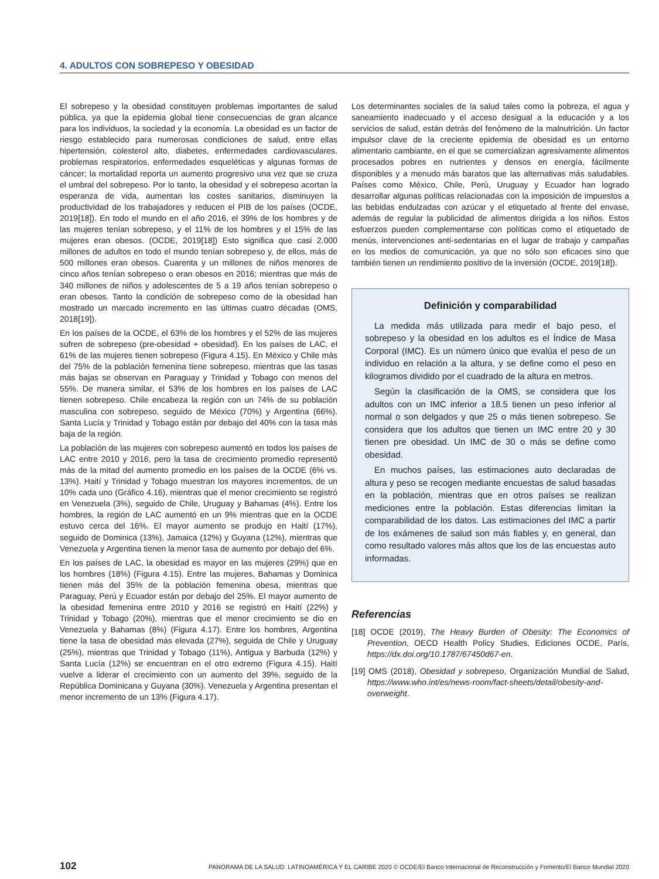4. ADULTOS CON SOBREPESO Y OBESIDAD
El sobrepeso y la obesidad constituyen problemas importantes de salud pública, ya que la epidemia global tiene consecuencias de gran alcance para los individuos, la sociedad y la economía. La obesidad es un factor de riesgo establecido para numerosas condiciones de salud, entre ellas hipertensión, colesterol alto, diabetes, enfermedades cardiovasculares, problemas respiratorios, enfermedades esqueléticas y algunas formas de cáncer; la mortalidad reporta un aumento progresivo una vez que se cruza el umbral del sobrepeso. Por lo tanto, la obesidad y el sobrepeso acortan la esperanza de vida, aumentan los costes sanitarios, disminuyen la productividad de los trabajadores y reducen el PIB de los países (OCDE, 2019[18]). En todo el mundo en el año 2016, el 39% de los hombres y de las mujeres tenían sobrepeso, y el 11% de los hombres y el 15% de las mujeres eran obesos. (OCDE, 2019[18]) Esto significa que casi 2.000 millones de adultos en todo el mundo tenían sobrepeso y, de ellos, más de 500 millones eran obesos. Cuarenta y un millones de niños menores de cinco años tenían sobrepeso o eran obesos en 2016; mientras que más de 340 millones de niños y adolescentes de 5 a 19 años tenían sobrepeso o eran obesos. Tanto la condición de sobrepeso como de la obesidad han mostrado un marcado incremento en las últimas cuatro décadas (OMS, 2018[19]).
En los países de la OCDE, el 63% de los hombres y el 52% de las mujeres sufren de sobrepeso (pre-obesidad + obesidad). En los países de LAC, el 61% de las mujeres tienen sobrepeso (Figura 4.15). En México y Chile más del 75% de la población femenina tiene sobrepeso, mientras que las tasas más bajas se observan en Paraguay y Trinidad y Tobago con menos del 55%. De manera similar, el 53% de los hombres en los países de LAC tienen sobrepeso. Chile encabeza la región con un 74% de su población masculina con sobrepeso, seguido de México (70%) y Argentina (66%). Santa Lucía y Trinidad y Tobago están por debajo del 40% con la tasa más baja de la región.
La población de las mujeres con sobrepeso aumentó en todos los países de LAC entre 2010 y 2016, pero la tasa de crecimiento promedio representó más de la mitad del aumento promedio en los países de la OCDE (6% vs. 13%). Haití y Trinidad y Tobago muestran los mayores incrementos, de un 10% cada uno (Gráfico 4.16), mientras que el menor crecimiento se registró en Venezuela (3%), seguido de Chile, Uruguay y Bahamas (4%). Entre los hombres, la región de LAC aumentó en un 9% mientras que en la OCDE estuvo cerca del 16%. El mayor aumento se produjo en Haití (17%), seguido de Dominica (13%), Jamaica (12%) y Guyana (12%), mientras que Venezuela y Argentina tienen la menor tasa de aumento por debajo del 6%.
En los países de LAC, la obesidad es mayor en las mujeres (29%) que en los hombres (18%) (Figura 4.15). Entre las mujeres, Bahamas y Dominica tienen más del 35% de la población femenina obesa, mientras que Paraguay, Perú y Ecuador están por debajo del 25%. El mayor aumento de la obesidad femenina entre 2010 y 2016 se registró en Haití (22%) y Trinidad y Tobago (20%), mientras que el menor crecimiento se dio en Venezuela y Bahamas (8%) (Figura 4.17). Entre los hombres, Argentina tiene la tasa de obesidad más elevada (27%), seguida de Chile y Uruguay (25%), mientras que Trinidad y Tobago (11%), Antigua y Barbuda (12%) y Santa Lucía (12%) se encuentran en el otro extremo (Figura 4.15). Haití vuelve a liderar el crecimiento con un aumento del 39%, seguido de la República Dominicana y Guyana (30%). Venezuela y Argentina presentan el menor incremento de un 13% (Figura 4.17).
Los determinantes sociales de la salud tales como la pobreza, el agua y saneamiento inadecuado y el acceso desigual a la educación y a los servicios de salud, están detrás del fenómeno de la malnutrición. Un factor impulsor clave de la creciente epidemia de obesidad es un entorno alimentario cambiante, en el que se comercializan agresivamente alimentos procesados pobres en nutrientes y densos en energía, fácilmente disponibles y a menudo más baratos que las alternativas más saludables. Países como México, Chile, Perú, Uruguay y Ecuador han logrado desarrollar algunas políticas relacionadas con la imposición de impuestos a las bebidas endulzadas con azúcar y el etiquetado al frente del envase, además de regular la publicidad de alimentos dirigida a los niños. Estos esfuerzos pueden complementarse con políticas como el etiquetado de menús, intervenciones anti-sedentarias en el lugar de trabajo y campañas en los medios de comunicación, ya que no sólo son eficaces sino que también tienen un rendimiento positivo de la inversión (OCDE, 2019[18]).
Definición y comparabilidad
La medida más utilizada para medir el bajo peso, el sobrepeso y la obesidad en los adultos es el Índice de Masa Corporal (IMC). Es un número único que evalúa el peso de un individuo en relación a la altura, y se define como el peso en kilogramos dividido por el cuadrado de la altura en metros.
Según la clasificación de la OMS, se considera que los adultos con un IMC inferior a 18.5 tienen un peso inferior al normal o son delgados y que 25 o más tienen sobrepeso. Se considera que los adultos que tienen un IMC entre 20 y 30 tienen pre obesidad. Un IMC de 30 o más se define como obesidad.
En muchos países, las estimaciones auto declaradas de altura y peso se recogen mediante encuestas de salud basadas en la población, mientras que en otros países se realizan mediciones entre la población. Estas diferencias limitan la comparabilidad de los datos. Las estimaciones del IMC a partir de los exámenes de salud son más fiables y, en general, dan como resultado valores más altos que los de las encuestas auto informadas.
Referencias
[18] OCDE (2019), The Heavy Burden of Obesity: The Economics of Prevention, OECD Health Policy Studies, Ediciones OCDE, París, https://dx.doi.org/10.1787/67450d67-en.
[19] OMS (2018), Obesidad y sobrepeso, Organización Mundial de Salud, https://www.who.int/es/news-room/fact-sheets/detail/obesity-and-overweight.
102 PANORAMA DE LA SALUD: LATINOAMÉRICA Y EL CARIBE 2020 © OCDE/El Banco Internacional de Reconstrucción y Fomento/El Banco Mundial 2020